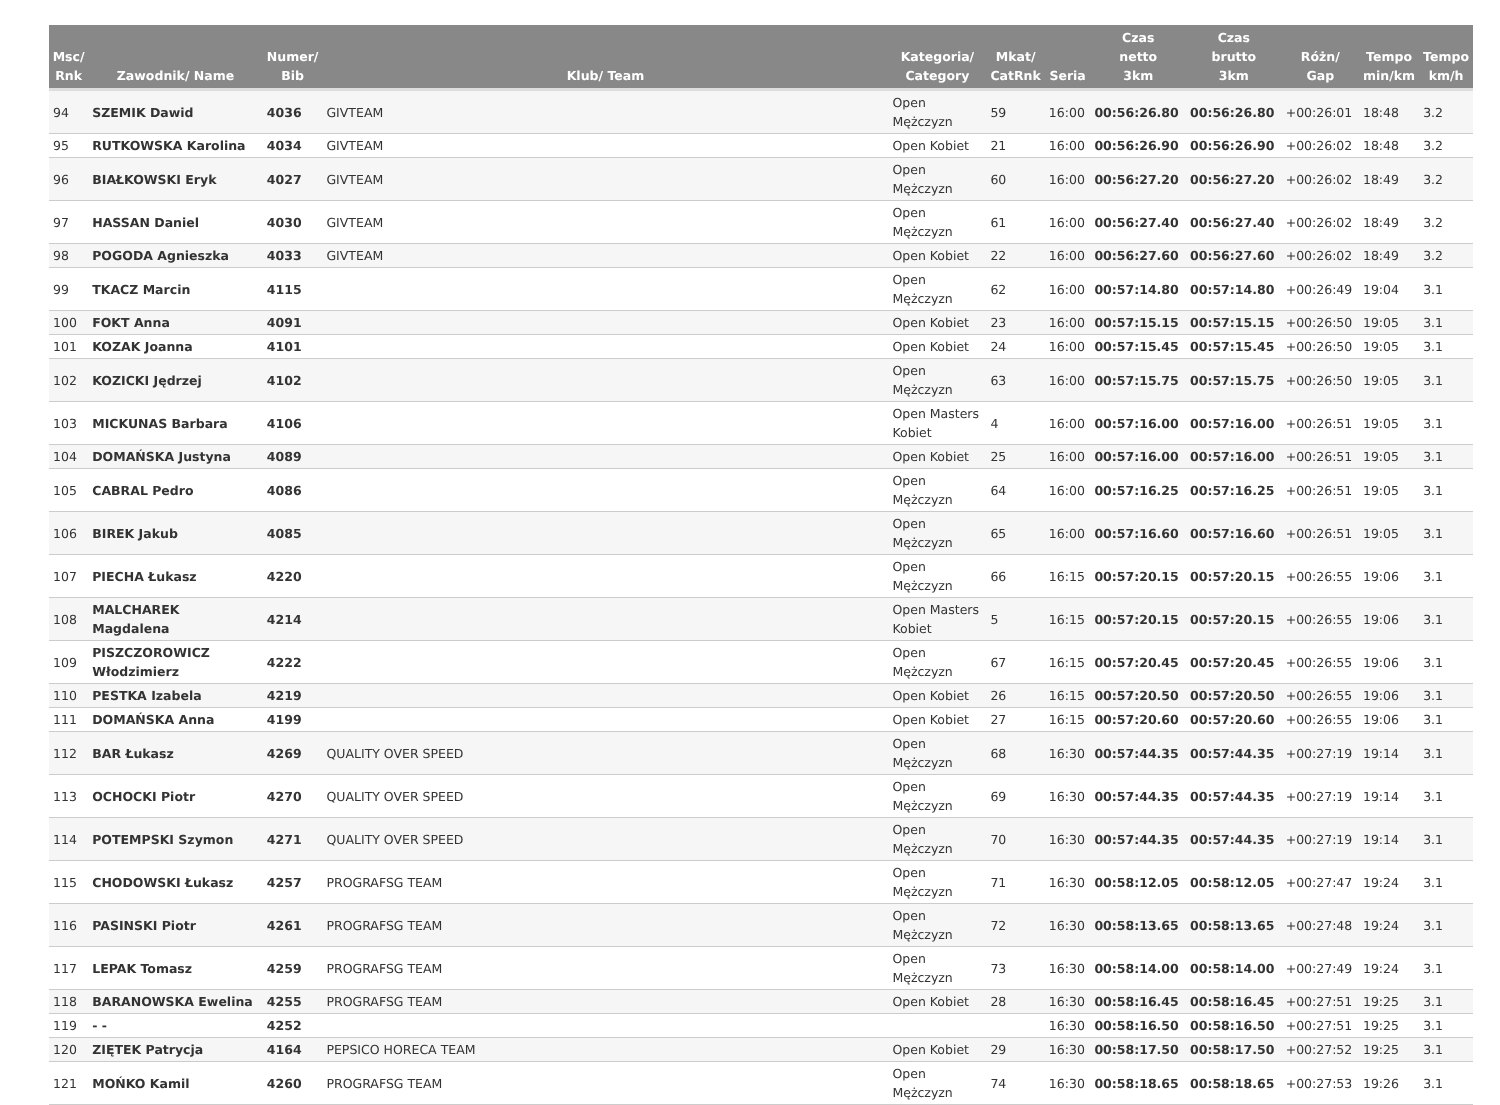| Msc/ Rnk | Zawodnik/ Name | Numer/ Bib | Klub/ Team | Kategoria/ Category | Mkat/ CatRnk | Seria | Czas netto 3km | Czas brutto 3km | Różn/ Gap | Tempo min/km | Tempo km/h |
| --- | --- | --- | --- | --- | --- | --- | --- | --- | --- | --- | --- |
| 94 | SZEMIK Dawid | 4036 | GIVTEAM | Open Mężczyzn | 59 | 16:00 | 00:56:26.80 | 00:56:26.80 | +00:26:01 | 18:48 | 3.2 |
| 95 | RUTKOWSKA Karolina | 4034 | GIVTEAM | Open Kobiet | 21 | 16:00 | 00:56:26.90 | 00:56:26.90 | +00:26:02 | 18:48 | 3.2 |
| 96 | BIAŁKOWSKI Eryk | 4027 | GIVTEAM | Open Mężczyzn | 60 | 16:00 | 00:56:27.20 | 00:56:27.20 | +00:26:02 | 18:49 | 3.2 |
| 97 | HASSAN Daniel | 4030 | GIVTEAM | Open Mężczyzn | 61 | 16:00 | 00:56:27.40 | 00:56:27.40 | +00:26:02 | 18:49 | 3.2 |
| 98 | POGODA Agnieszka | 4033 | GIVTEAM | Open Kobiet | 22 | 16:00 | 00:56:27.60 | 00:56:27.60 | +00:26:02 | 18:49 | 3.2 |
| 99 | TKACZ Marcin | 4115 | | Open Mężczyzn | 62 | 16:00 | 00:57:14.80 | 00:57:14.80 | +00:26:49 | 19:04 | 3.1 |
| 100 | FOKT Anna | 4091 | | Open Kobiet | 23 | 16:00 | 00:57:15.15 | 00:57:15.15 | +00:26:50 | 19:05 | 3.1 |
| 101 | KOZAK Joanna | 4101 | | Open Kobiet | 24 | 16:00 | 00:57:15.45 | 00:57:15.45 | +00:26:50 | 19:05 | 3.1 |
| 102 | KOZICKI Jędrzej | 4102 | | Open Mężczyzn | 63 | 16:00 | 00:57:15.75 | 00:57:15.75 | +00:26:50 | 19:05 | 3.1 |
| 103 | MICKUNAS Barbara | 4106 | | Open Masters Kobiet | 4 | 16:00 | 00:57:16.00 | 00:57:16.00 | +00:26:51 | 19:05 | 3.1 |
| 104 | DOMAŃSKA Justyna | 4089 | | Open Kobiet | 25 | 16:00 | 00:57:16.00 | 00:57:16.00 | +00:26:51 | 19:05 | 3.1 |
| 105 | CABRAL Pedro | 4086 | | Open Mężczyzn | 64 | 16:00 | 00:57:16.25 | 00:57:16.25 | +00:26:51 | 19:05 | 3.1 |
| 106 | BIREK Jakub | 4085 | | Open Mężczyzn | 65 | 16:00 | 00:57:16.60 | 00:57:16.60 | +00:26:51 | 19:05 | 3.1 |
| 107 | PIECHA Łukasz | 4220 | | Open Mężczyzn | 66 | 16:15 | 00:57:20.15 | 00:57:20.15 | +00:26:55 | 19:06 | 3.1 |
| 108 | MALCHAREK Magdalena | 4214 | | Open Masters Kobiet | 5 | 16:15 | 00:57:20.15 | 00:57:20.15 | +00:26:55 | 19:06 | 3.1 |
| 109 | PISZCZOROWICZ Włodzimierz | 4222 | | Open Mężczyzn | 67 | 16:15 | 00:57:20.45 | 00:57:20.45 | +00:26:55 | 19:06 | 3.1 |
| 110 | PESTKA Izabela | 4219 | | Open Kobiet | 26 | 16:15 | 00:57:20.50 | 00:57:20.50 | +00:26:55 | 19:06 | 3.1 |
| 111 | DOMAŃSKA Anna | 4199 | | Open Kobiet | 27 | 16:15 | 00:57:20.60 | 00:57:20.60 | +00:26:55 | 19:06 | 3.1 |
| 112 | BAR Łukasz | 4269 | QUALITY OVER SPEED | Open Mężczyzn | 68 | 16:30 | 00:57:44.35 | 00:57:44.35 | +00:27:19 | 19:14 | 3.1 |
| 113 | OCHOCKI Piotr | 4270 | QUALITY OVER SPEED | Open Mężczyzn | 69 | 16:30 | 00:57:44.35 | 00:57:44.35 | +00:27:19 | 19:14 | 3.1 |
| 114 | POTEMPSKI Szymon | 4271 | QUALITY OVER SPEED | Open Mężczyzn | 70 | 16:30 | 00:57:44.35 | 00:57:44.35 | +00:27:19 | 19:14 | 3.1 |
| 115 | CHODOWSKI Łukasz | 4257 | PROGRAFSG TEAM | Open Mężczyzn | 71 | 16:30 | 00:58:12.05 | 00:58:12.05 | +00:27:47 | 19:24 | 3.1 |
| 116 | PASINSKI Piotr | 4261 | PROGRAFSG TEAM | Open Mężczyzn | 72 | 16:30 | 00:58:13.65 | 00:58:13.65 | +00:27:48 | 19:24 | 3.1 |
| 117 | LEPAK Tomasz | 4259 | PROGRAFSG TEAM | Open Mężczyzn | 73 | 16:30 | 00:58:14.00 | 00:58:14.00 | +00:27:49 | 19:24 | 3.1 |
| 118 | BARANOWSKA Ewelina | 4255 | PROGRAFSG TEAM | Open Kobiet | 28 | 16:30 | 00:58:16.45 | 00:58:16.45 | +00:27:51 | 19:25 | 3.1 |
| 119 | - - | 4252 | | | | 16:30 | 00:58:16.50 | 00:58:16.50 | +00:27:51 | 19:25 | 3.1 |
| 120 | ZIĘTEK Patrycja | 4164 | PEPSICO HORECA TEAM | Open Kobiet | 29 | 16:30 | 00:58:17.50 | 00:58:17.50 | +00:27:52 | 19:25 | 3.1 |
| 121 | MOŃKO Kamil | 4260 | PROGRAFSG TEAM | Open Mężczyzn | 74 | 16:30 | 00:58:18.65 | 00:58:18.65 | +00:27:53 | 19:26 | 3.1 |